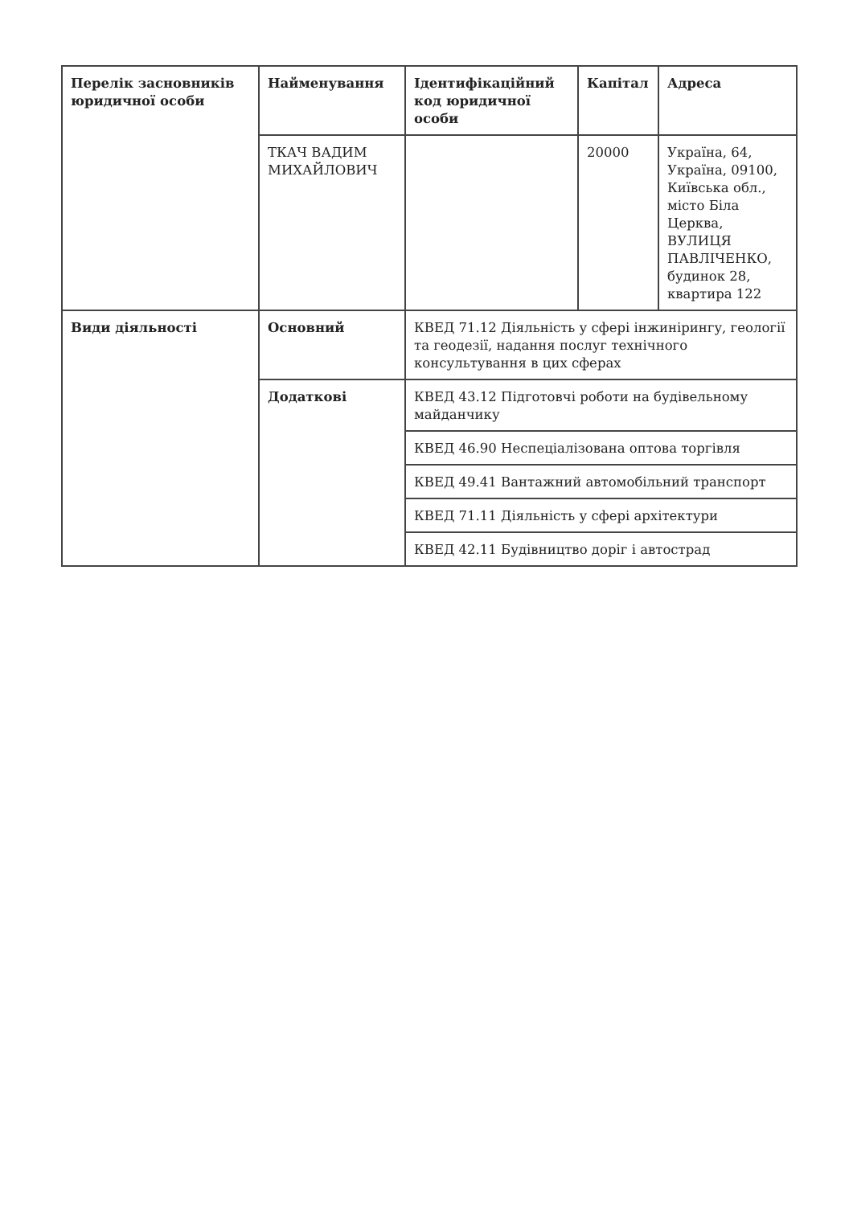| Перелік засновників юридичної особи | Найменування | Ідентифікаційний код юридичної особи | Капітал | Адреса |
| --- | --- | --- | --- | --- |
| | ТКАЧ ВАДИМ МИХАЙЛОВИЧ | | 20000 | Україна, 64, Україна, 09100, Київська обл., місто Біла Церква, ВУЛИЦЯ ПАВЛІЧЕНКО, будинок 28, квартира 122 |
| Види діяльності | Основний | КВЕД 71.12 Діяльність у сфері інжинірингу, геології та геодезії, надання послуг технічного консультування в цих сферах | | |
| | Додаткові | КВЕД 43.12 Підготовчі роботи на будівельному майданчику | | |
| | | КВЕД 46.90 Неспеціалізована оптова торгівля | | |
| | | КВЕД 49.41 Вантажний автомобільний транспорт | | |
| | | КВЕД 71.11 Діяльність у сфері архітектури | | |
| | | КВЕД 42.11 Будівництво доріг і автострад | | |